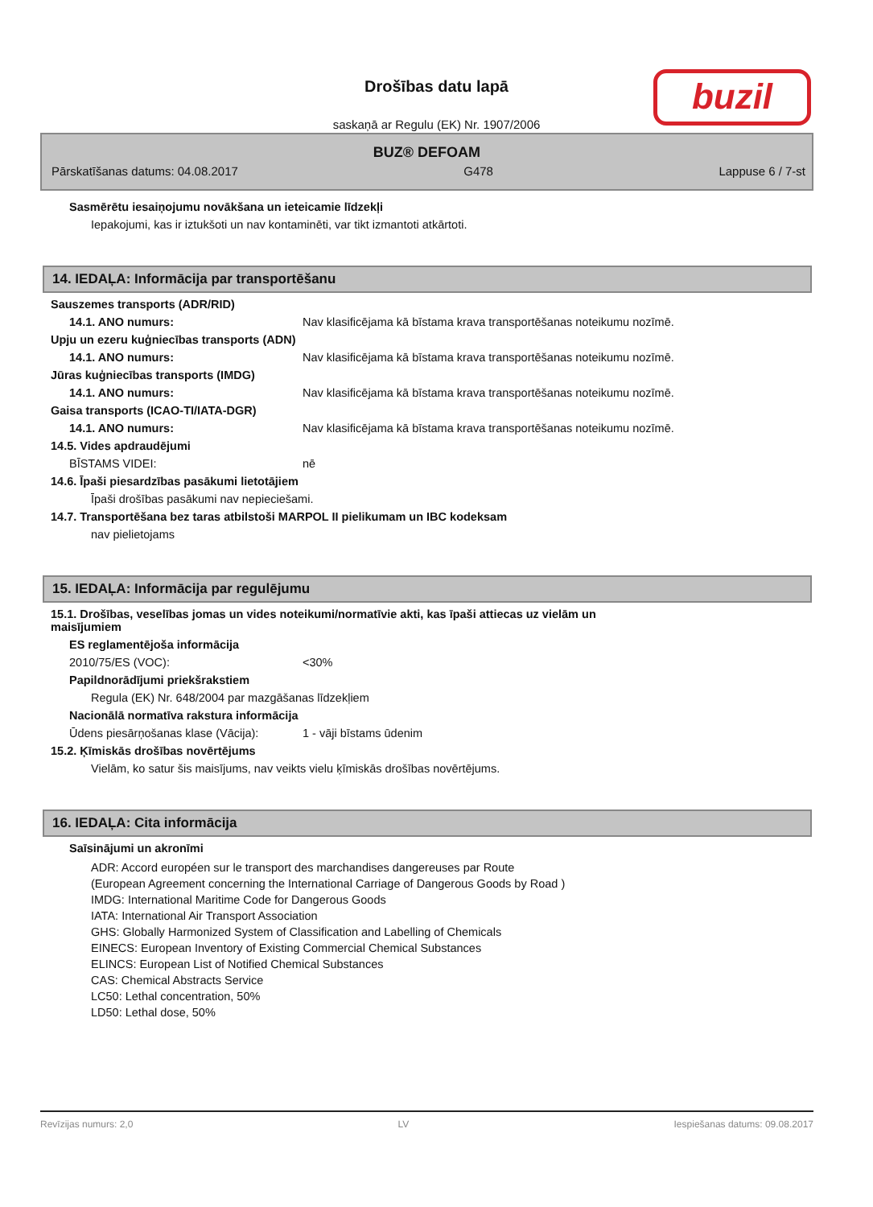Drošības datu lapā
saskaņā ar Regulu (EK) Nr. 1907/2006
buzil
BUZ® DEFOAM
Pārskatīšanas datums: 04.08.2017 G478 Lappuse 6 / 7-st
Sasmērētu iesaiņojumu novākšana un ieteicamie līdzekļi
Iepakojumi, kas ir iztukšoti un nav kontaminēti, var tikt izmantoti atkārtoti.
14. IEDAĻA: Informācija par transportēšanu
Sauszemes transports (ADR/RID)
14.1. ANO numurs: Nav klasificējama kā bīstama krava transportēšanas noteikumu nozīmē.
Upju un ezeru kuģniecības transports (ADN)
14.1. ANO numurs: Nav klasificējama kā bīstama krava transportēšanas noteikumu nozīmē.
Jūras kuģniecības transports (IMDG)
14.1. ANO numurs: Nav klasificējama kā bīstama krava transportēšanas noteikumu nozīmē.
Gaisa transports (ICAO-TI/IATA-DGR)
14.1. ANO numurs: Nav klasificējama kā bīstama krava transportēšanas noteikumu nozīmē.
14.5. Vides apdraudējumi
BĪSTAMS VIDEI: nē
14.6. Īpaši piesardzības pasākumi lietotājiem
Īpaši drošības pasākumi nav nepieciešami.
14.7. Transportēšana bez taras atbilstoši MARPOL II pielikumam un IBC kodeksam
nav pielietojams
15. IEDAĻA: Informācija par regulējumu
15.1. Drošības, veselības jomas un vides noteikumi/normatīvie akti, kas īpaši attiecas uz vielām un maisījumiem
ES reglamentējoša informācija
2010/75/ES (VOC): <30%
Papildnorādījumi priekšrakstiem
Regula (EK) Nr. 648/2004 par mazgāšanas līdzekļiem
Nacionālā normatīva rakstura informācija
Ūdens piesārņošanas klase (Vācija): 1 - vāji bīstams ūdenim
15.2. Ķīmiskās drošības novērtējums
Vielām, ko satur šis maisījums, nav veikts vielu ķīmiskās drošības novērtējums.
16. IEDAĻA: Cita informācija
Saīsinājumi un akronīmi
ADR: Accord européen sur le transport des marchandises dangereuses par Route
(European Agreement concerning the International Carriage of Dangerous Goods by Road )
IMDG: International Maritime Code for Dangerous Goods
IATA: International Air Transport Association
GHS: Globally Harmonized System of Classification and Labelling of Chemicals
EINECS: European Inventory of Existing Commercial Chemical Substances
ELINCS: European List of Notified Chemical Substances
CAS: Chemical Abstracts Service
LC50: Lethal concentration, 50%
LD50: Lethal dose, 50%
Revīzijas numurs: 2,0 LV Iespiešanas datums: 09.08.2017